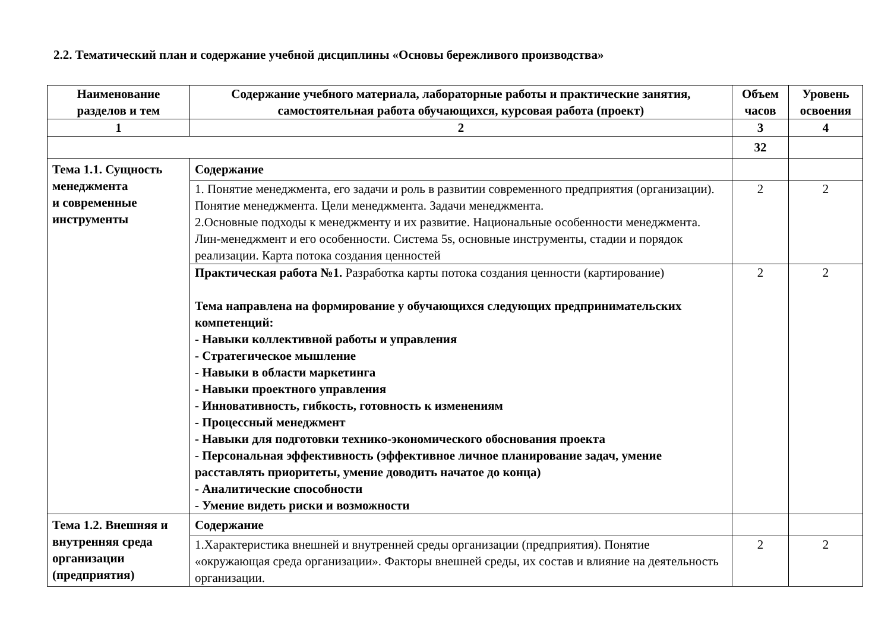2.2. Тематический план и содержание учебной дисциплины «Основы бережливого производства»
| Наименование разделов и тем | Содержание учебного материала, лабораторные работы и практические занятия, самостоятельная работа обучающихся, курсовая работа (проект) | Объем часов | Уровень освоения |
| --- | --- | --- | --- |
| 1 | 2 | 3 | 4 |
| | | 32 | |
| Тема 1.1. Сущность менеджмента и современные инструменты | Содержание | | |
| | 1. Понятие менеджмента, его задачи и роль в развитии современного предприятия (организации). Понятие менеджмента. Цели менеджмента. Задачи менеджмента. 2.Основные подходы к менеджменту и их развитие. Национальные особенности менеджмента. Лин-менеджмент и его особенности. Система 5s, основные инструменты, стадии и порядок реализации. Карта потока создания ценностей | 2 | 2 |
| | Практическая работа №1. Разработка карты потока создания ценности (картирование) Тема направлена на формирование у обучающихся следующих предпринимательских компетенций: - Навыки коллективной работы и управления - Стратегическое мышление - Навыки в области маркетинга - Навыки проектного управления - Инновативность, гибкость, готовность к изменениям - Процессный менеджмент - Навыки для подготовки технико-экономического обоснования проекта - Персональная эффективность (эффективное личное планирование задач, умение расставлять приоритеты, умение доводить начатое до конца) - Аналитические способности - Умение видеть риски и возможности | 2 | 2 |
| Тема 1.2. Внешняя и внутренняя среда организации (предприятия) | Содержание | | |
| | 1.Характеристика внешней и внутренней среды организации (предприятия). Понятие «окружающая среда организации». Факторы внешней среды, их состав и влияние на деятельность организации. | 2 | 2 |